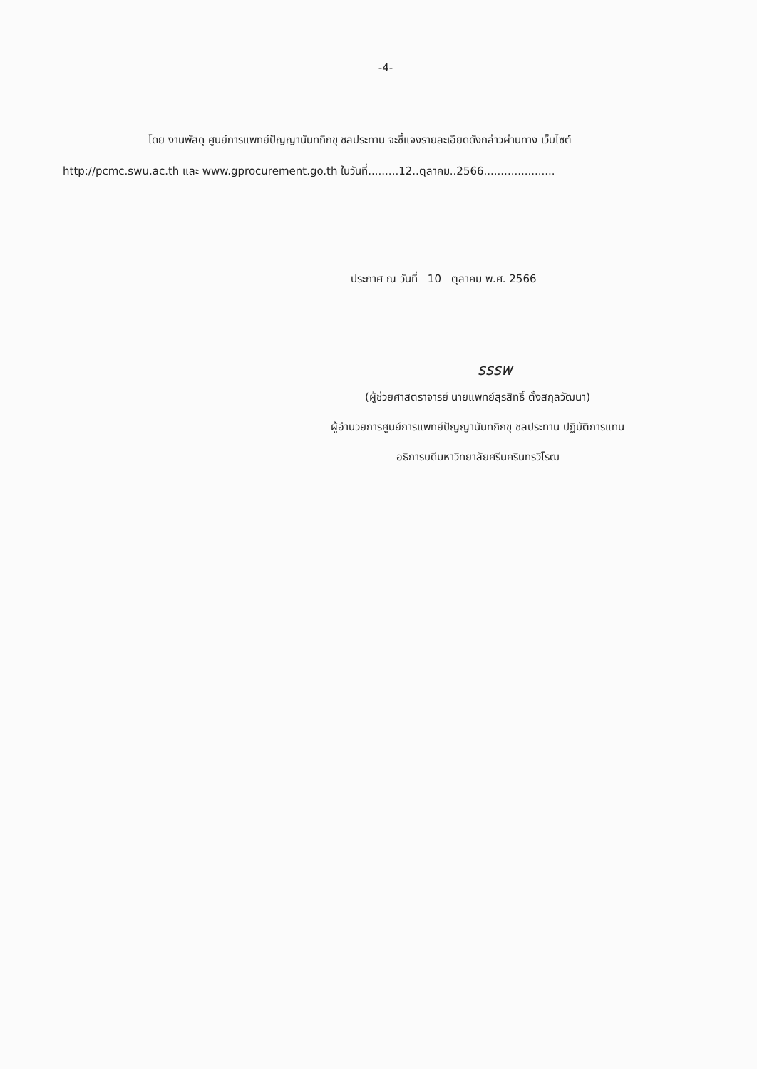-4-
โดย งานพัสดุ ศูนย์การแพทย์ปัญญานันทภิกขุ ชลประทาน จะชี้แจงรายละเอียดดังกล่าวผ่านทาง เว็บไซต์ http://pcmc.swu.ac.th และ www.gprocurement.go.th ในวันที่.........12..ตุลาคม..2566.....................
ประกาศ ณ วันที่ 10 ตุลาคม พ.ศ. 2566
รรรพ
(ผู้ช่วยศาสตราจารย์ นายแพทย์สุรสิทธิ์ ตั้งสกุลวัฒนา)
ผู้อำนวยการศูนย์การแพทย์ปัญญานันทภิกขุ ชลประทาน ปฏิบัติการแทน
อธิการบดีมหาวิทยาลัยศรีนครินทรวิโรฒ